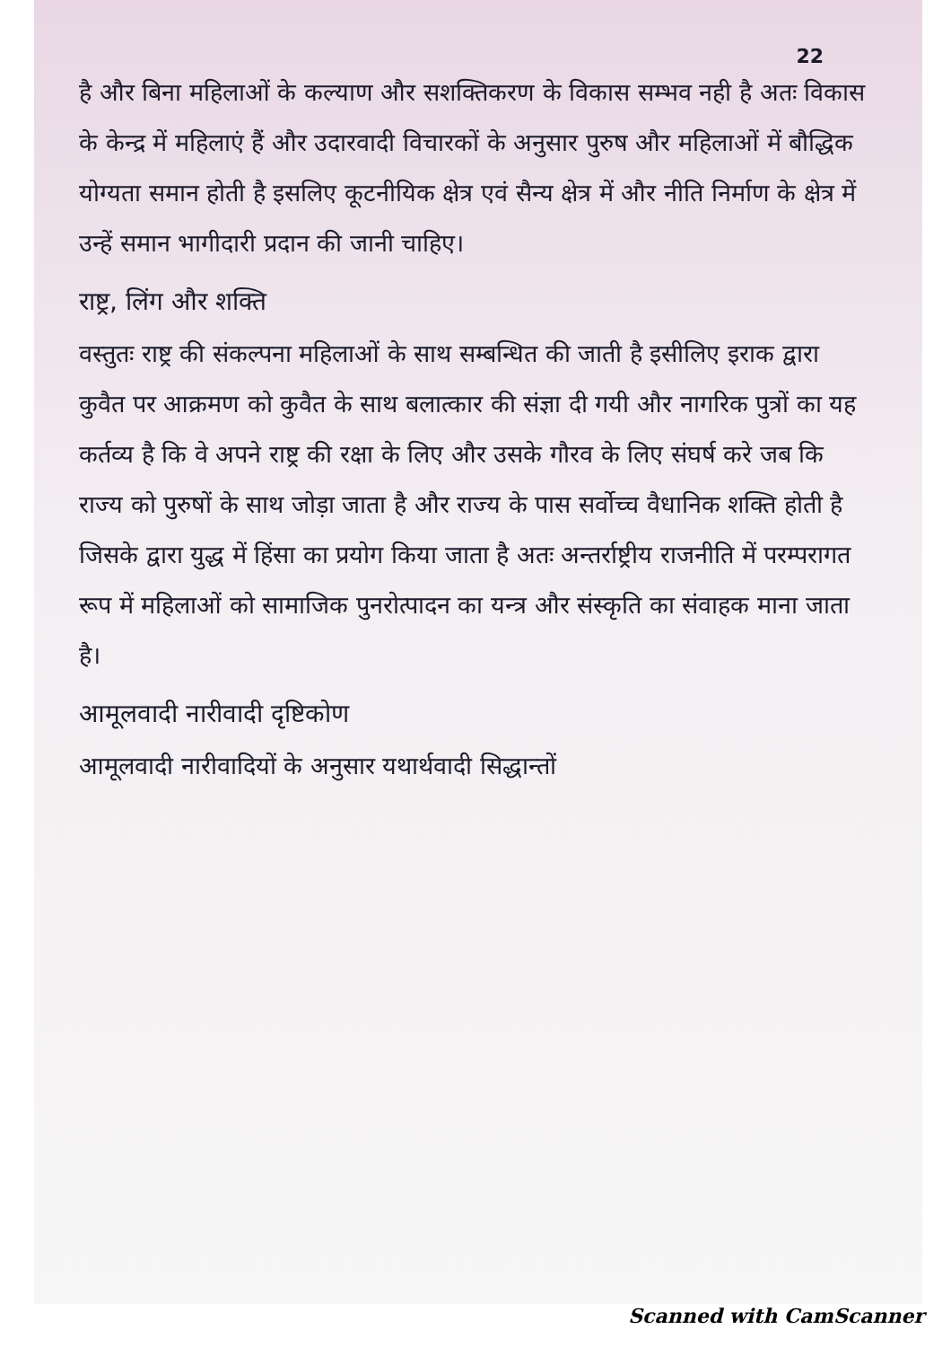22
है और बिना महिलाओं के कल्याण और सशक्तिकरण के विकास सम्भव नही है अतः विकास के केन्द्र में महिलाएं हैं और उदारवादी विचारकों के अनुसार पुरुष और महिलाओं में बौद्धिक योग्यता समान होती है इसलिए कूटनीयिक क्षेत्र एवं सैन्य क्षेत्र में और नीति निर्माण के क्षेत्र में उन्हें समान भागीदारी प्रदान की जानी चाहिए।
राष्ट्र, लिंग और शक्ति
वस्तुतः राष्ट्र की संकल्पना महिलाओं के साथ सम्बन्धित की जाती है इसीलिए इराक द्वारा कुवैत पर आक्रमण को कुवैत के साथ बलात्कार की संज्ञा दी गयी और नागरिक पुत्रों का यह कर्तव्य है कि वे अपने राष्ट्र की रक्षा के लिए और उसके गौरव के लिए संघर्ष करे जब कि राज्य को पुरुषों के साथ जोड़ा जाता है और राज्य के पास सर्वोच्च वैधानिक शक्ति होती है जिसके द्वारा युद्ध में हिंसा का प्रयोग किया जाता है अतः अन्तर्राष्ट्रीय राजनीति में परम्परागत रूप में महिलाओं को सामाजिक पुनरोत्पादन का यन्त्र और संस्कृति का संवाहक माना जाता है।
आमूलवादी नारीवादी दृष्टिकोण
आमूलवादी नारीवादियों के अनुसार यथार्थवादी सिद्धान्तों
Scanned with CamScanner